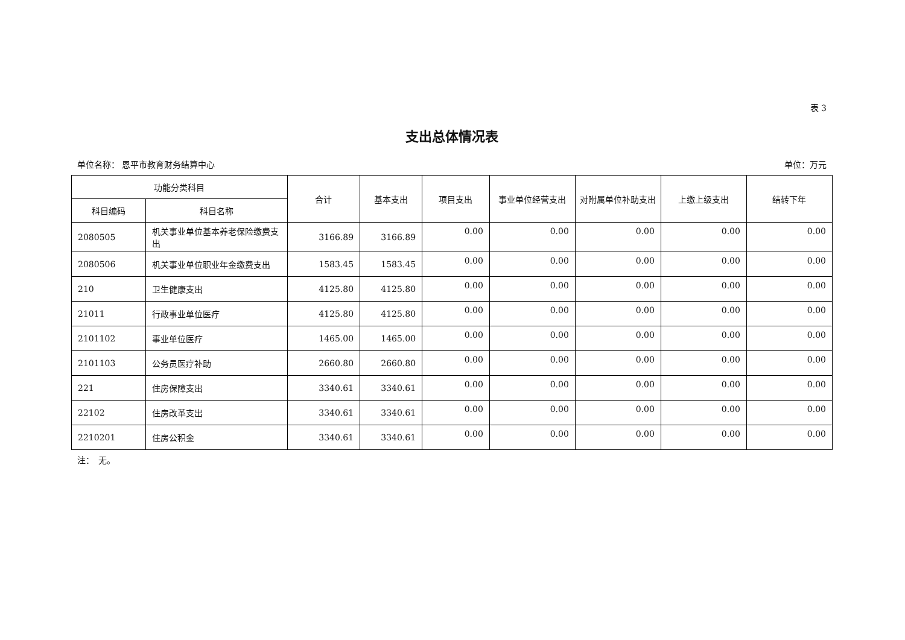表 3
支出总体情况表
单位名称： 恩平市教育财务结算中心 单位：万元
| 功能分类科目 | | 合计 | 基本支出 | 项目支出 | 事业单位经营支出 | 对附属单位补助支出 | 上缴上级支出 | 结转下年 |
| --- | --- | --- | --- | --- | --- | --- | --- | --- |
| 科目编码 | 科目名称 | | | | | | | |
| 2080505 | 机关事业单位基本养老保险缴费支出 | 3166.89 | 3166.89 | 0.00 | 0.00 | 0.00 | 0.00 | 0.00 |
| 2080506 | 机关事业单位职业年金缴费支出 | 1583.45 | 1583.45 | 0.00 | 0.00 | 0.00 | 0.00 | 0.00 |
| 210 | 卫生健康支出 | 4125.80 | 4125.80 | 0.00 | 0.00 | 0.00 | 0.00 | 0.00 |
| 21011 | 行政事业单位医疗 | 4125.80 | 4125.80 | 0.00 | 0.00 | 0.00 | 0.00 | 0.00 |
| 2101102 | 事业单位医疗 | 1465.00 | 1465.00 | 0.00 | 0.00 | 0.00 | 0.00 | 0.00 |
| 2101103 | 公务员医疗补助 | 2660.80 | 2660.80 | 0.00 | 0.00 | 0.00 | 0.00 | 0.00 |
| 221 | 住房保障支出 | 3340.61 | 3340.61 | 0.00 | 0.00 | 0.00 | 0.00 | 0.00 |
| 22102 | 住房改革支出 | 3340.61 | 3340.61 | 0.00 | 0.00 | 0.00 | 0.00 | 0.00 |
| 2210201 | 住房公积金 | 3340.61 | 3340.61 | 0.00 | 0.00 | 0.00 | 0.00 | 0.00 |
注：　无。